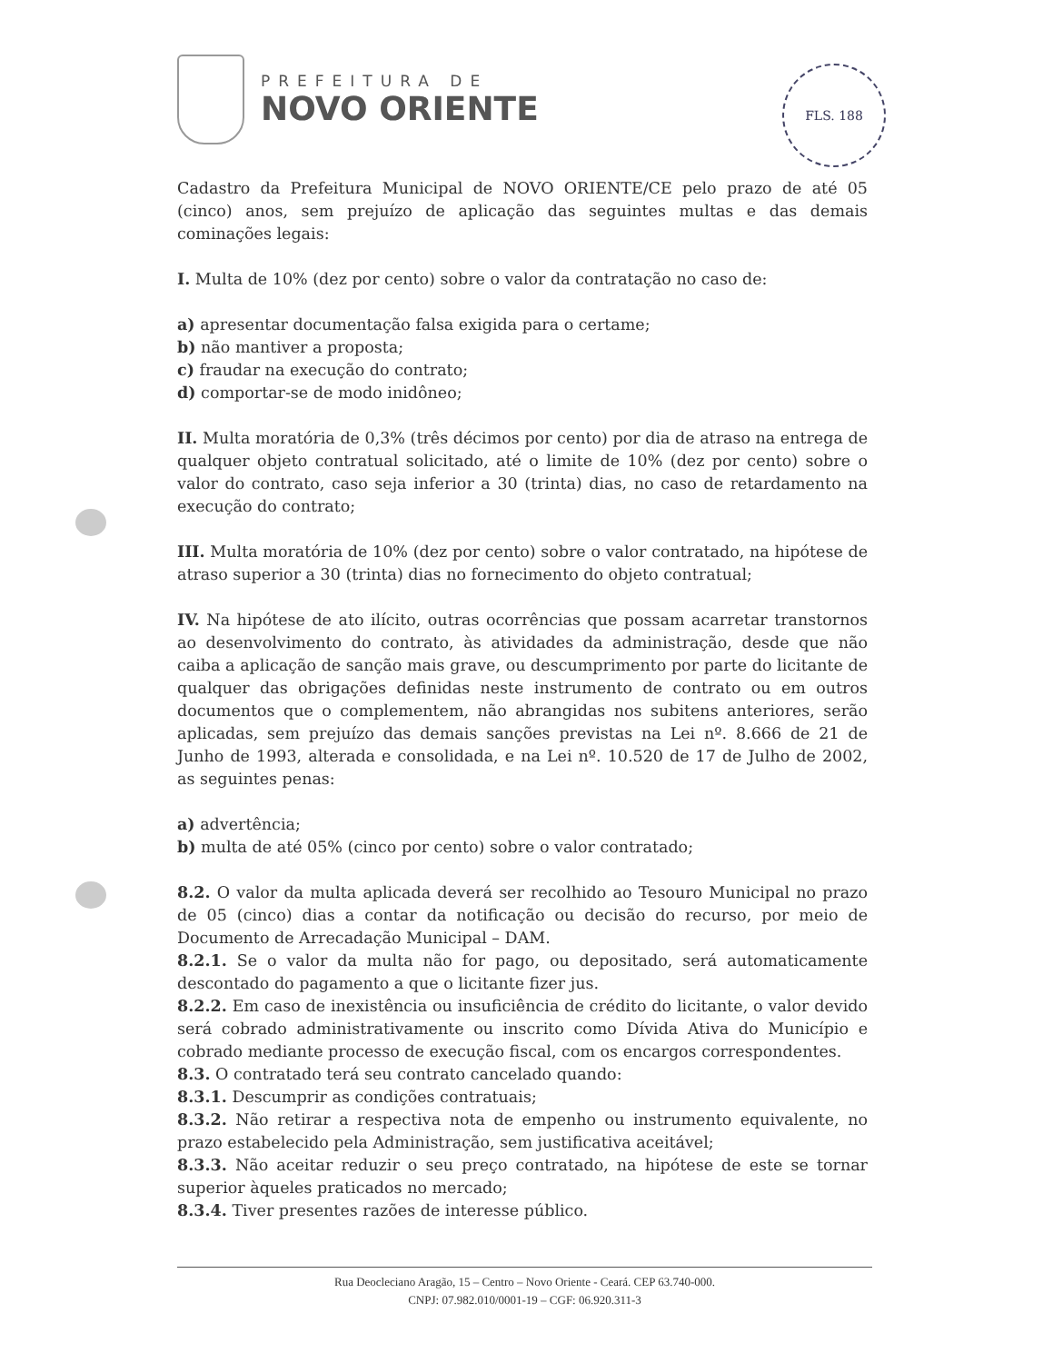PREFEITURA DE
NOVO ORIENTE
FLS. 188
Cadastro da Prefeitura Municipal de NOVO ORIENTE/CE pelo prazo de até 05 (cinco) anos, sem prejuízo de aplicação das seguintes multas e das demais cominações legais:
I. Multa de 10% (dez por cento) sobre o valor da contratação no caso de:
a) apresentar documentação falsa exigida para o certame;
b) não mantiver a proposta;
c) fraudar na execução do contrato;
d) comportar-se de modo inidôneo;
II. Multa moratória de 0,3% (três décimos por cento) por dia de atraso na entrega de qualquer objeto contratual solicitado, até o limite de 10% (dez por cento) sobre o valor do contrato, caso seja inferior a 30 (trinta) dias, no caso de retardamento na execução do contrato;
III. Multa moratória de 10% (dez por cento) sobre o valor contratado, na hipótese de atraso superior a 30 (trinta) dias no fornecimento do objeto contratual;
IV. Na hipótese de ato ilícito, outras ocorrências que possam acarretar transtornos ao desenvolvimento do contrato, às atividades da administração, desde que não caiba a aplicação de sanção mais grave, ou descumprimento por parte do licitante de qualquer das obrigações definidas neste instrumento de contrato ou em outros documentos que o complementem, não abrangidas nos subitens anteriores, serão aplicadas, sem prejuízo das demais sanções previstas na Lei nº. 8.666 de 21 de Junho de 1993, alterada e consolidada, e na Lei nº. 10.520 de 17 de Julho de 2002, as seguintes penas:
a) advertência;
b) multa de até 05% (cinco por cento) sobre o valor contratado;
8.2. O valor da multa aplicada deverá ser recolhido ao Tesouro Municipal no prazo de 05 (cinco) dias a contar da notificação ou decisão do recurso, por meio de Documento de Arrecadação Municipal – DAM.
8.2.1. Se o valor da multa não for pago, ou depositado, será automaticamente descontado do pagamento a que o licitante fizer jus.
8.2.2. Em caso de inexistência ou insuficiência de crédito do licitante, o valor devido será cobrado administrativamente ou inscrito como Dívida Ativa do Município e cobrado mediante processo de execução fiscal, com os encargos correspondentes.
8.3. O contratado terá seu contrato cancelado quando:
8.3.1. Descumprir as condições contratuais;
8.3.2. Não retirar a respectiva nota de empenho ou instrumento equivalente, no prazo estabelecido pela Administração, sem justificativa aceitável;
8.3.3. Não aceitar reduzir o seu preço contratado, na hipótese de este se tornar superior àqueles praticados no mercado;
8.3.4. Tiver presentes razões de interesse público.
Rua Deocleciano Aragão, 15 – Centro – Novo Oriente - Ceará. CEP 63.740-000.
CNPJ: 07.982.010/0001-19 – CGF: 06.920.311-3